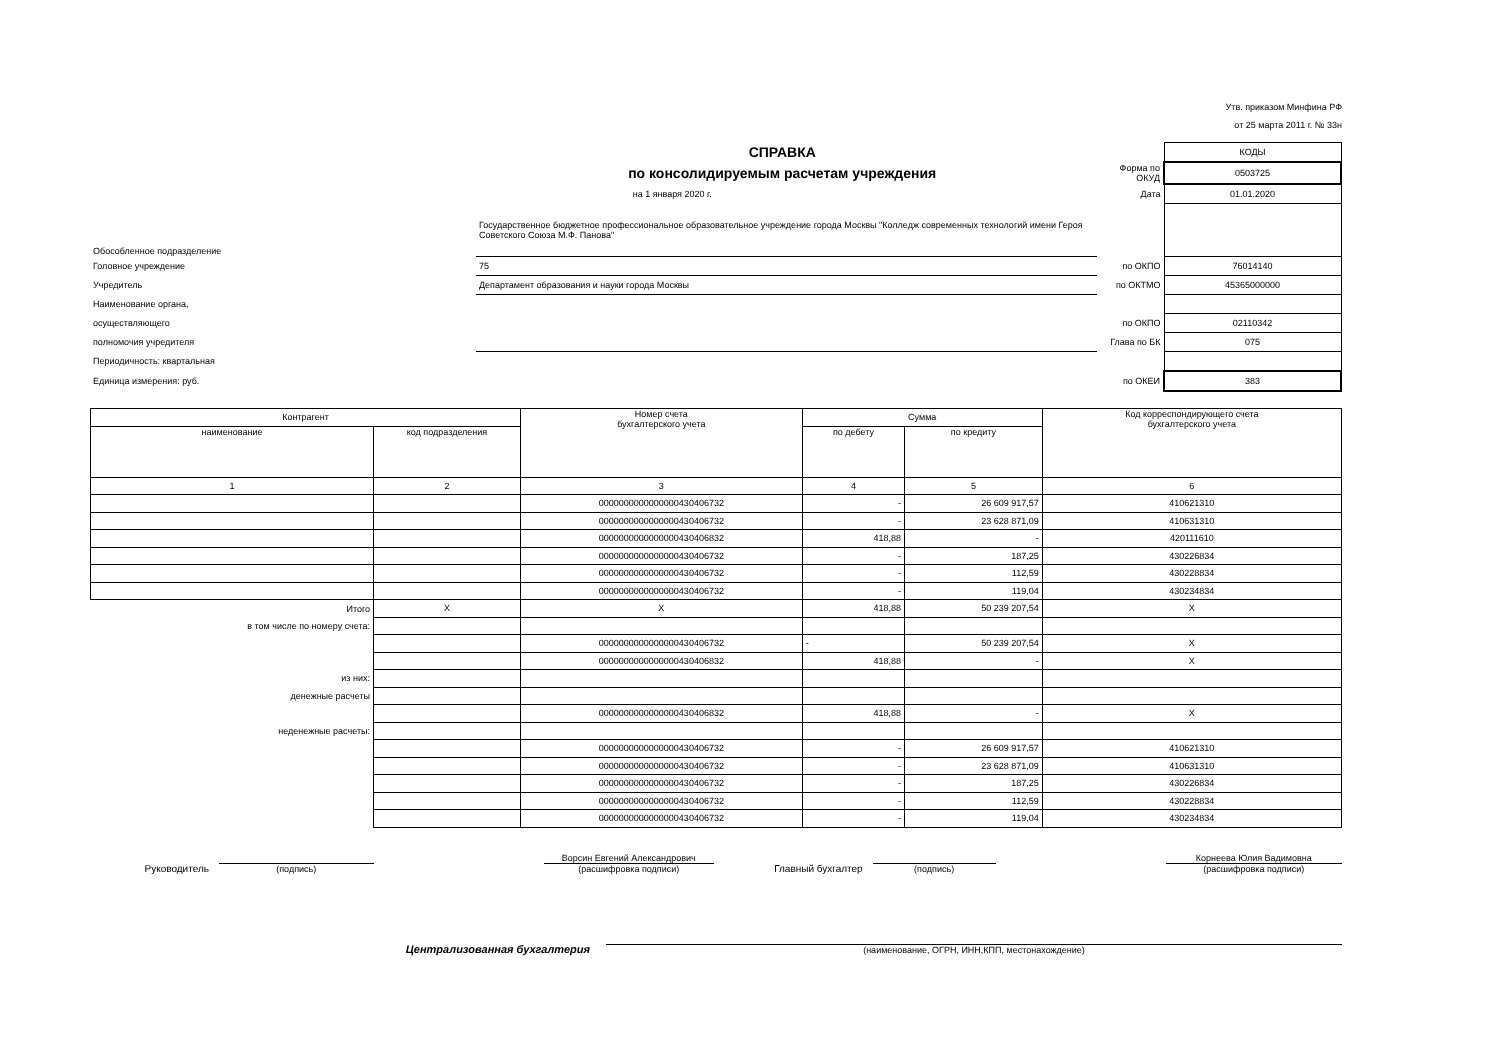Утв. приказом Минфина РФ
от 25 марта 2011 г. № 33н
| СПРАВКА | | | КОДЫ |
| по консолидируемым расчетам учреждения | | Форма по ОКУД | 0503725 |
| на 1 января 2020 г. | | Дата | 01.01.2020 |
| Обособленное подразделение | Государственное бюджетное профессиональное образовательное учреждение города Москвы "Колледж современных технологий имени Героя Советского Союза М.Ф. Панова" | | |
| Головное учреждение | 75 | по ОКПО | 76014140 |
| Учредитель | Департамент образования и науки города Москвы | по ОКТМО | 45365000000 |
| Наименование органа, | | | |
| осуществляющего | | по ОКПО | 02110342 |
| полномочия учредителя | | Глава по БК | 075 |
| Периодичность: квартальная | | | |
| Единица измерения: руб. | | по ОКЕИ | 383 |
| Контрагент | | Номер счета бухгалтерского учета | Сумма | | Код корреспондирующего счета бухгалтерского учета |
| --- | --- | --- | --- | --- | --- |
| наименование | код подразделения | | по дебету | по кредиту | |
| 1 | 2 | 3 | 4 | 5 | 6 |
| | | 0000000000000000430406732 | - | 26 609 917,57 | 410621310 |
| | | 0000000000000000430406732 | - | 23 628 871,09 | 410631310 |
| | | 0000000000000000430406832 | 418,88 | - | 420111610 |
| | | 0000000000000000430406732 | - | 187,25 | 430226834 |
| | | 0000000000000000430406732 | - | 112,59 | 430228834 |
| | | 0000000000000000430406732 | - | 119,04 | 430234834 |
| Итого | X | X | 418,88 | 50 239 207,54 | X |
| в том числе по номеру счета: | | | | | |
| | | 0000000000000000430406732 | - | 50 239 207,54 | X |
| | | 0000000000000000430406832 | 418,88 | - | X |
| из них: | | | | | |
| денежные расчеты | | | | | |
| | | 0000000000000000430406832 | 418,88 | - | X |
| неденежные расчеты: | | | | | |
| | | 0000000000000000430406732 | - | 26 609 917,57 | 410621310 |
| | | 0000000000000000430406732 | - | 23 628 871,09 | 410631310 |
| | | 0000000000000000430406732 | - | 187,25 | 430226834 |
| | | 0000000000000000430406732 | - | 112,59 | 430228834 |
| | | 0000000000000000430406732 | - | 119,04 | 430234834 |
Руководитель
(подпись)
Ворсин Евгений Александрович
(расшифровка подписи)
Главный бухгалтер
(подпись)
Корнеева Юлия Вадимовна
(расшифровка подписи)
Централизованная бухгалтерия
(наименование, ОГРН, ИНН,КПП, местонахождение)